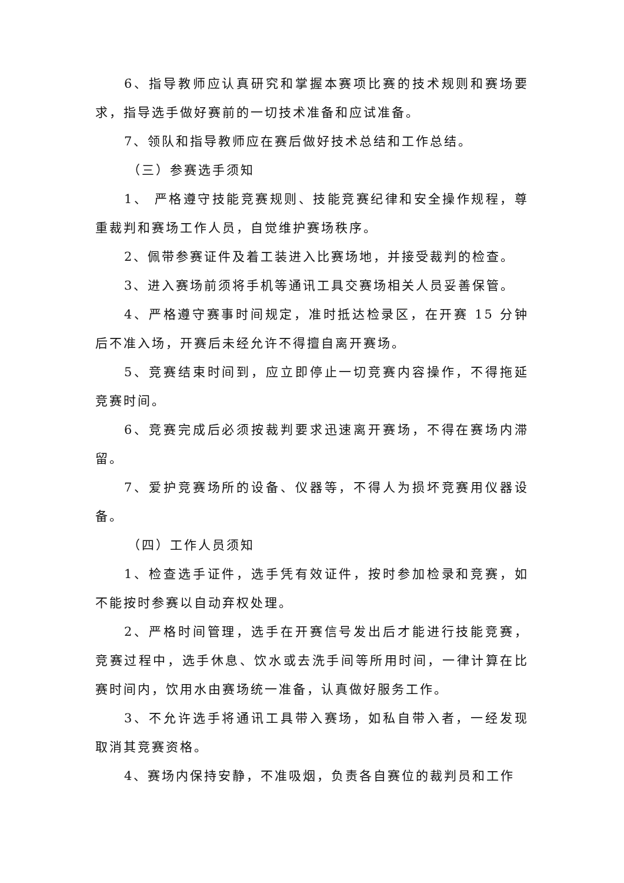6、指导教师应认真研究和掌握本赛项比赛的技术规则和赛场要求，指导选手做好赛前的一切技术准备和应试准备。
7、领队和指导教师应在赛后做好技术总结和工作总结。
（三）参赛选手须知
1、 严格遵守技能竞赛规则、技能竞赛纪律和安全操作规程，尊重裁判和赛场工作人员，自觉维护赛场秩序。
2、佩带参赛证件及着工装进入比赛场地，并接受裁判的检查。
3、进入赛场前须将手机等通讯工具交赛场相关人员妥善保管。
4、严格遵守赛事时间规定，准时抵达检录区，在开赛 15 分钟后不准入场，开赛后未经允许不得擅自离开赛场。
5、竞赛结束时间到，应立即停止一切竞赛内容操作，不得拖延竞赛时间。
6、竞赛完成后必须按裁判要求迅速离开赛场，不得在赛场内滞留。
7、爱护竞赛场所的设备、仪器等，不得人为损坏竞赛用仪器设备。
（四）工作人员须知
1、检查选手证件，选手凭有效证件，按时参加检录和竞赛，如不能按时参赛以自动弃权处理。
2、严格时间管理，选手在开赛信号发出后才能进行技能竞赛，竞赛过程中，选手休息、饮水或去洗手间等所用时间，一律计算在比赛时间内，饮用水由赛场统一准备，认真做好服务工作。
3、不允许选手将通讯工具带入赛场，如私自带入者，一经发现取消其竞赛资格。
4、赛场内保持安静，不准吸烟，负责各自赛位的裁判员和工作